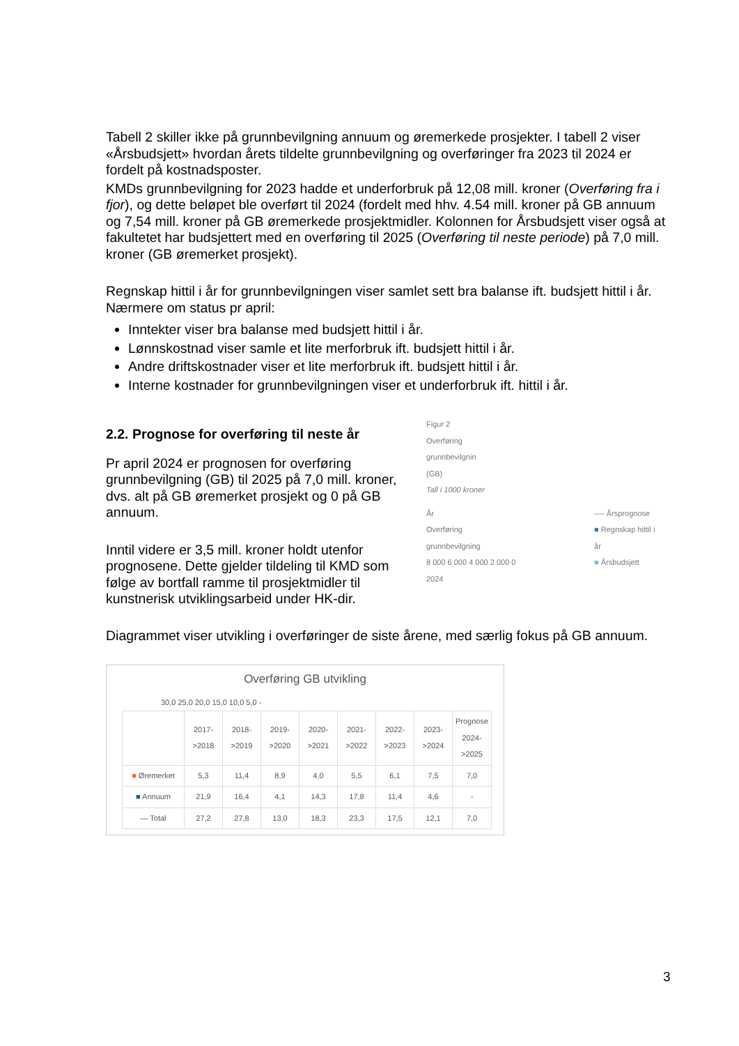Tabell 2 skiller ikke på grunnbevilgning annuum og øremerkede prosjekter. I tabell 2 viser «Årsbudsjett» hvordan årets tildelte grunnbevilgning og overføringer fra 2023 til 2024 er fordelt på kostnadsposter.
KMDs grunnbevilgning for 2023 hadde et underforbruk på 12,08 mill. kroner (Overføring fra i fjor), og dette beløpet ble overført til 2024 (fordelt med hhv. 4.54 mill. kroner på GB annuum og 7,54 mill. kroner på GB øremerkede prosjektmidler. Kolonnen for Årsbudsjett viser også at fakultetet har budsjettert med en overføring til 2025 (Overføring til neste periode) på 7,0 mill. kroner (GB øremerket prosjekt).
Regnskap hittil i år for grunnbevilgningen viser samlet sett bra balanse ift. budsjett hittil i år. Nærmere om status pr april:
Inntekter viser bra balanse med budsjett hittil i år.
Lønnskostnad viser samle et lite merforbruk ift. budsjett hittil i år.
Andre driftskostnader viser et lite merforbruk ift. budsjett hittil i år.
Interne kostnader for grunnbevilgningen viser et underforbruk ift. hittil i år.
2.2. Prognose for overføring til neste år
Pr april 2024 er prognosen for overføring grunnbevilgning (GB) til 2025 på 7,0 mill. kroner, dvs. alt på GB øremerket prosjekt og 0 på GB annuum.
Inntil videre er 3,5 mill. kroner holdt utenfor prognosene. Dette gjelder tildeling til KMD som følge av bortfall ramme til prosjektmidler til kunstnerisk utviklingsarbeid under HK-dir.
Figur 2
Overføring
grunnbevilgnin
(GB)
Tall i 1000 kroner
År
Overføring grunnbevilgning
8 000 6 000 4 000 2 000 0
2024
---- Årsprognose
■ Regnskap hittil i år
■ Årsbudsjett
Diagrammet viser utvikling i overføringer de siste årene, med særlig fokus på GB annuum.
Overføring GB utvikling
30,0 25,0 20,0 15,0 10,0 5,0 -
| | 2017->2018 | 2018->2019 | 2019->2020 | 2020->2021 | 2021->2022 | 2022->2023 | 2023->2024 | Prognose 2024->2025 |
| --- | --- | --- | --- | --- | --- | --- | --- | --- |
| ■ Øremerket | 5,3 | 11,4 | 8,9 | 4,0 | 5,5 | 6,1 | 7,5 | 7,0 |
| ■ Annuum | 21,9 | 16,4 | 4,1 | 14,3 | 17,8 | 11,4 | 4,6 | - |
| — Total | 27,2 | 27,8 | 13,0 | 18,3 | 23,3 | 17,5 | 12,1 | 7,0 |
3